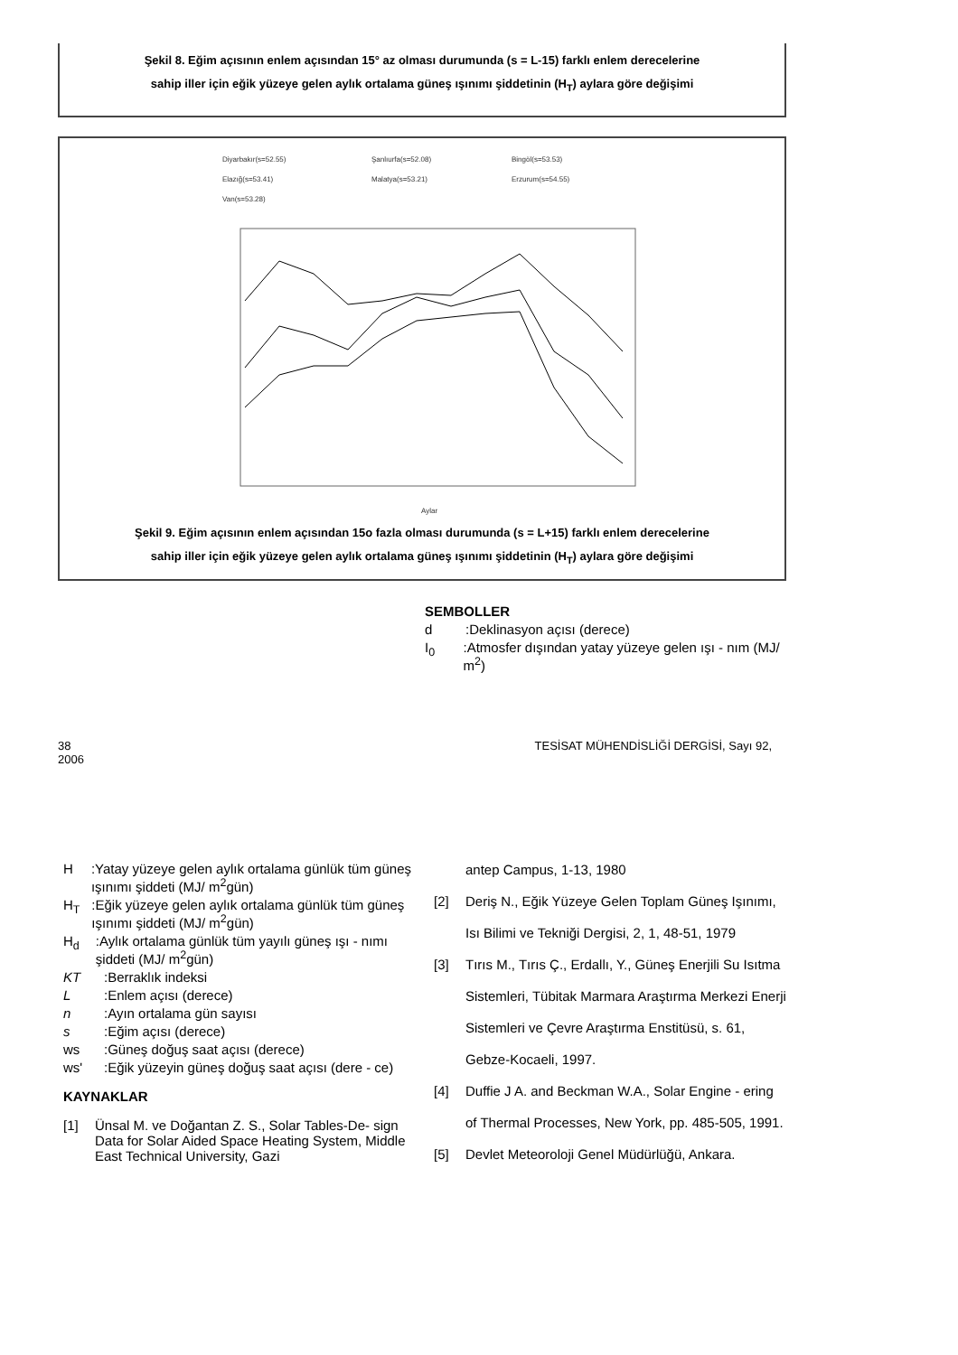Şekil 8. Eğim açısının enlem açısından 15° az olması durumunda (s = L-15) farklı enlem derecelerine
sahip iller için eğik yüzeye gelen aylık ortalama güneş ışınımı şiddetinin (H<sub>T</sub>) aylara göre değişimi
Diyarbakır(s=52.55)
Şanlıurfa(s=52.08)
Bingöl(s=53.53)
Elazığ(s=53.41)
Malatya(s=53.21)
Erzurum(s=54.55)
Van(s=53.28)
Aylar
Şekil 9. Eğim açısının enlem açısından 15o fazla olması durumunda (s = L+15) farklı enlem derecelerine
sahip iller için eğik yüzeye gelen aylık ortalama güneş ışınımı şiddetinin (H<sub>T</sub>) aylara göre değişimi
SEMBOLLER
d:Deklinasyon açısı (derece)
I<sub>0</sub>:Atmosfer dışından yatay yüzeye gelen ışı - nım (MJ/ m<sup>2</sup>)
38
2006 TESİSAT MÜHENDİSLİĞİ DERGİSİ, Sayı 92,
H:Yatay yüzeye gelen aylık ortalama günlük tüm güneş ışınımı şiddeti (MJ/ m<sup>2</sup>gün)
H<sub>T</sub>:Eğik yüzeye gelen aylık ortalama günlük tüm güneş ışınımı şiddeti (MJ/ m<sup>2</sup>gün)
H<sub>d</sub>:Aylık ortalama günlük tüm yayılı güneş ışı - nımı şiddeti (MJ/ m<sup>2</sup>gün)
KT:Berraklık indeksi
L:Enlem açısı (derece)
n:Ayın ortalama gün sayısı
s:Eğim açısı (derece)
ws:Güneş doğuş saat açısı (derece)
ws':Eğik yüzeyin güneş doğuş saat açısı (dere - ce)
KAYNAKLAR
[1] Ünsal M. ve Doğantan Z. S., Solar Tables-De- sign Data for Solar Aided Space Heating System, Middle East Technical University, Gazi
antep Campus, 1-13, 1980
[2] Deriş N., Eğik Yüzeye Gelen Toplam Güneş Işınımı, Isı Bilimi ve Tekniği Dergisi, 2, 1, 48-51, 1979
[3] Tırıs M., Tırıs Ç., Erdallı, Y., Güneş Enerjili Su Isıtma Sistemleri, Tübitak Marmara Araştırma Merkezi Enerji Sistemleri ve Çevre Araştırma Enstitüsü, s. 61, Gebze-Kocaeli, 1997.
[4] Duffie J A. and Beckman W.A., Solar Engine - ering of Thermal Processes, New York, pp. 485-505, 1991.
[5] Devlet Meteoroloji Genel Müdürlüğü, Ankara.